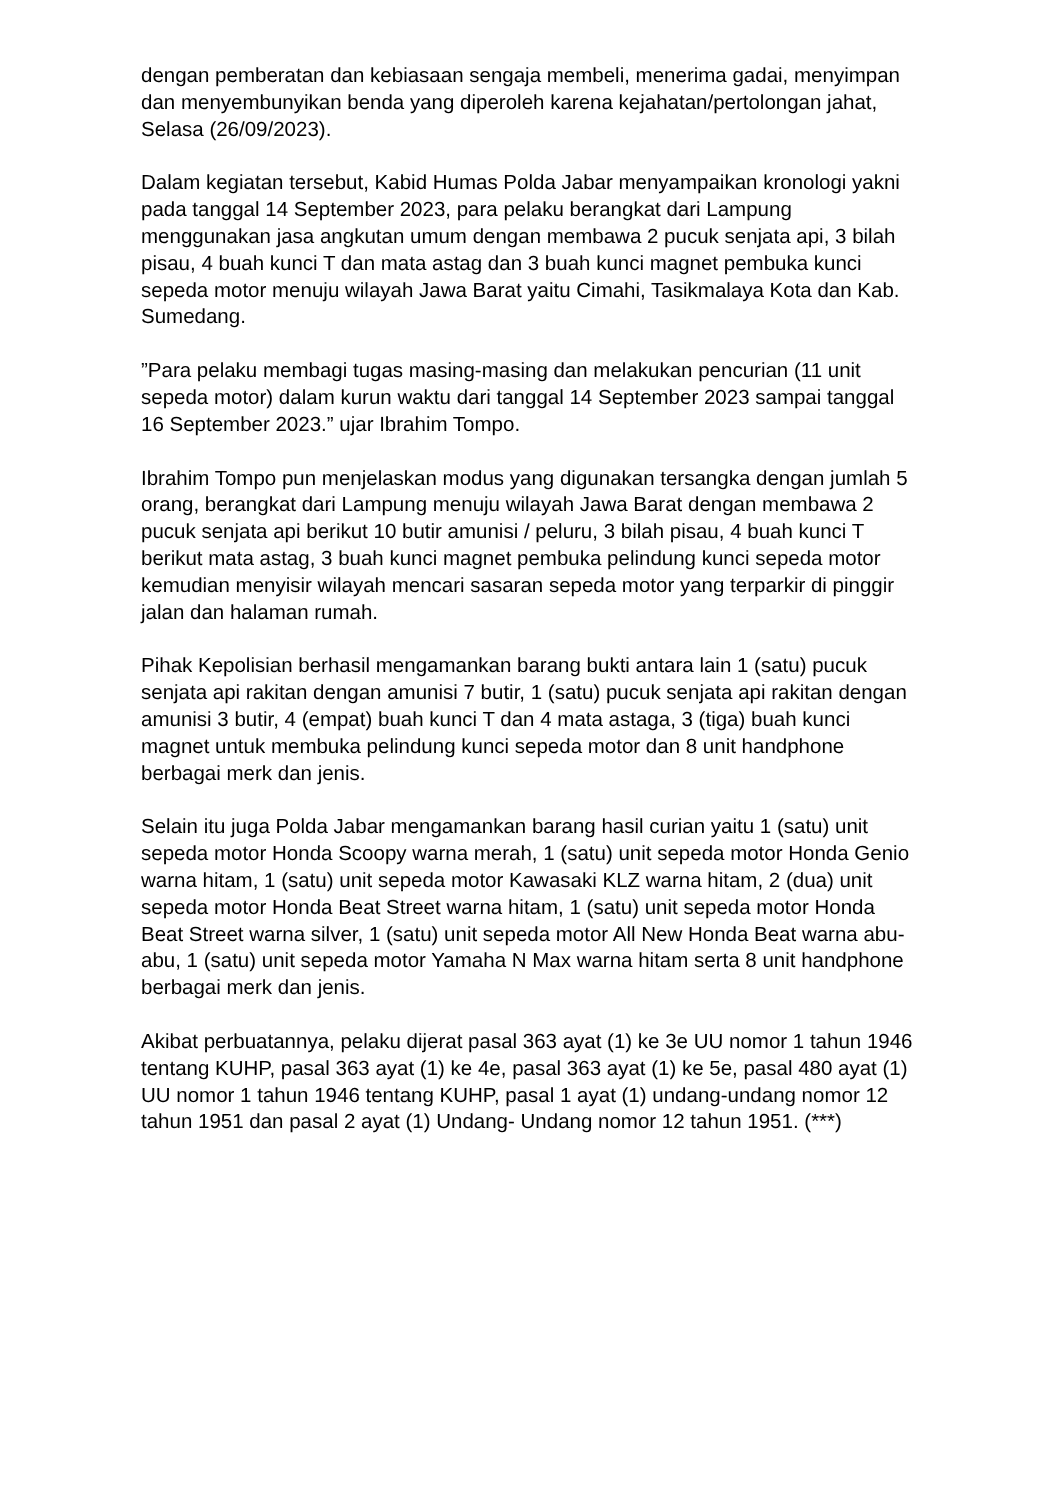dengan pemberatan dan kebiasaan sengaja membeli, menerima gadai, menyimpan dan menyembunyikan benda yang diperoleh karena kejahatan/pertolongan jahat, Selasa (26/09/2023).
Dalam kegiatan tersebut, Kabid Humas Polda Jabar menyampaikan kronologi yakni pada tanggal 14 September 2023, para pelaku berangkat dari Lampung menggunakan jasa angkutan umum dengan membawa 2 pucuk senjata api, 3 bilah pisau, 4 buah kunci T dan mata astag dan 3 buah kunci magnet pembuka kunci sepeda motor menuju wilayah Jawa Barat yaitu Cimahi, Tasikmalaya Kota dan Kab. Sumedang.
”Para pelaku membagi tugas masing-masing dan melakukan pencurian (11 unit sepeda motor) dalam kurun waktu dari tanggal 14 September 2023 sampai tanggal 16 September 2023.” ujar Ibrahim Tompo.
Ibrahim Tompo pun menjelaskan modus yang digunakan tersangka dengan jumlah 5 orang, berangkat dari Lampung menuju wilayah Jawa Barat dengan membawa 2 pucuk senjata api berikut 10 butir amunisi / peluru, 3 bilah pisau, 4 buah kunci T berikut mata astag, 3 buah kunci magnet pembuka pelindung kunci sepeda motor kemudian menyisir wilayah mencari sasaran sepeda motor yang terparkir di pinggir jalan dan halaman rumah.
Pihak Kepolisian berhasil mengamankan barang bukti antara lain 1 (satu) pucuk senjata api rakitan dengan amunisi 7 butir, 1 (satu) pucuk senjata api rakitan dengan amunisi 3 butir, 4 (empat) buah kunci T dan 4 mata astaga, 3 (tiga) buah kunci magnet untuk membuka pelindung kunci sepeda motor dan 8 unit handphone berbagai merk dan jenis.
Selain itu juga Polda Jabar mengamankan barang hasil curian yaitu 1 (satu) unit sepeda motor Honda Scoopy warna merah, 1 (satu) unit sepeda motor Honda Genio warna hitam, 1 (satu) unit sepeda motor Kawasaki KLZ warna hitam, 2 (dua) unit sepeda motor Honda Beat Street warna hitam, 1 (satu) unit sepeda motor Honda Beat Street warna silver, 1 (satu) unit sepeda motor All New Honda Beat warna abu-abu, 1 (satu) unit sepeda motor Yamaha N Max warna hitam serta 8 unit handphone berbagai merk dan jenis.
Akibat perbuatannya, pelaku dijerat pasal 363 ayat (1) ke 3e UU nomor 1 tahun 1946 tentang KUHP, pasal 363 ayat (1) ke 4e, pasal 363 ayat (1) ke 5e, pasal 480 ayat (1) UU nomor 1 tahun 1946 tentang KUHP, pasal 1 ayat (1) undang-undang nomor 12 tahun 1951 dan pasal 2 ayat (1) Undang- Undang nomor 12 tahun 1951. (***)